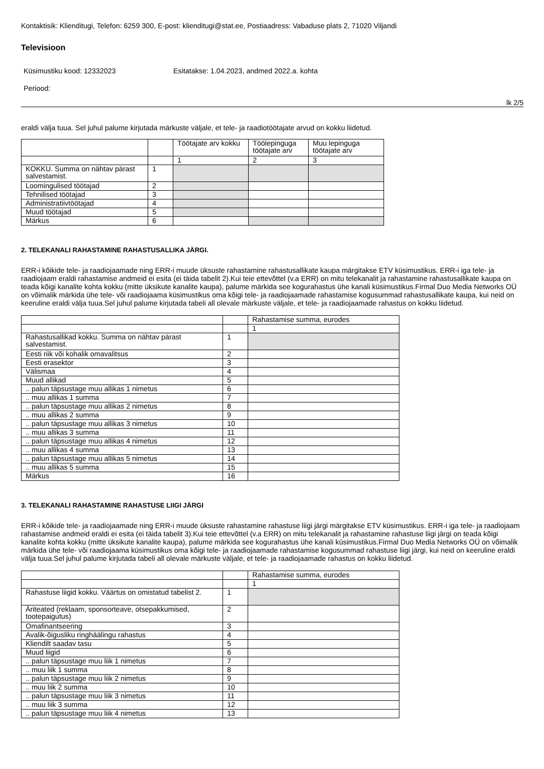Kontaktisik: Klienditugi, Telefon: 6259 300, E-post: klienditugi@stat.ee, Postiaadress: Vabaduse plats 2, 71020 Viljandi
Televisioon
Küsimustiku kood: 12332023 Esitatakse: 1.04.2023, andmed 2022.a. kohta
Periood:
lk 2/5
eraldi välja tuua. Sel juhul palume kirjutada märkuste väljale, et tele- ja raadiotöötajate arvud on kokku liidetud.
| | | Töötajate arv kokku | Töölepinguga töötajate arv | Muu lepinguga töötajate arv |
| | | 1 | 2 | 3 |
| KOKKU. Summa on nähtav pärast salvestamist. | 1 | | | |
| Loomingulised töötajad | 2 | | | |
| Tehnilised töötajad | 3 | | | |
| Administratiivtöötajad | 4 | | | |
| Muud töötajad | 5 | | | |
| Märkus | 6 | | | |
2. TELEKANALI RAHASTAMINE RAHASTUSALLIKA JÄRGI.
ERR-i kõikide tele- ja raadiojaamade ning ERR-i muude üksuste rahastamine rahastusallikate kaupa märgitakse ETV küsimustikus. ERR-i iga tele- ja raadiojaam eraldi rahastamise andmeid ei esita (ei täida tabelit 2).Kui teie ettevõttel (v.a ERR) on mitu telekanalit ja rahastamine rahastusallikate kaupa on teada kõigi kanalite kohta kokku (mitte üksikute kanalite kaupa), palume märkida see kogurahastus ühe kanali küsimustikus.Firmal Duo Media Networks OÜ on võimalik märkida ühe tele- või raadiojaama küsimustikus oma kõigi tele- ja raadiojaamade rahastamise kogusummad rahastusallikate kaupa, kui neid on keeruline eraldi välja tuua.Sel juhul palume kirjutada tabeli all olevale märkuste väljale, et tele- ja raadiojaamade rahastus on kokku liidetud.
| | | Rahastamise summa, eurodes |
| | | 1 |
| Rahastusallikad kokku. Summa on nähtav pärast salvestamist. | 1 | |
| Eesti riik või kohalik omavalitsus | 2 | |
| Eesti erasektor | 3 | |
| Välismaa | 4 | |
| Muud allikad | 5 | |
| .. palun täpsustage muu allikas 1 nimetus | 6 | |
| .. muu allikas 1 summa | 7 | |
| .. palun täpsustage muu allikas 2 nimetus | 8 | |
| .. muu allikas 2 summa | 9 | |
| .. palun täpsustage muu allikas 3 nimetus | 10 | |
| .. muu allikas 3 summa | 11 | |
| .. palun täpsustage muu allikas 4 nimetus | 12 | |
| .. muu allikas 4 summa | 13 | |
| .. palun täpsustage muu allikas 5 nimetus | 14 | |
| .. muu allikas 5 summa | 15 | |
| Märkus | 16 | |
3. TELEKANALI RAHASTAMINE RAHASTUSE LIIGI JÄRGI
ERR-i kõikide tele- ja raadiojaamade ning ERR-i muude üksuste rahastamine rahastuse liigi järgi märgitakse ETV küsimustikus. ERR-i iga tele- ja raadiojaam rahastamise andmeid eraldi ei esita (ei täida tabelit 3).Kui teie ettevõttel (v.a ERR) on mitu telekanalit ja rahastamine rahastuse liigi järgi on teada kõigi kanalite kohta kokku (mitte üksikute kanalite kaupa), palume märkida see kogurahastus ühe kanali küsimustikus.Firmal Duo Media Networks OÜ on võimalik märkida ühe tele- või raadiojaama küsimustikus oma kõigi tele- ja raadiojaamade rahastamise kogusummad rahastuse liigi järgi, kui neid on keeruline eraldi välja tuua.Sel juhul palume kirjutada tabeli all olevale märkuste väljale, et tele- ja raadiojaamade rahastus on kokku liidetud.
| | | Rahastamise summa, eurodes |
| | | 1 |
| Rahastuse liigid kokku. Väärtus on omistatud tabelist 2. | 1 | |
| Äriteated (reklaam, sponsorteave, otsepakkumised, tootepaigutus) | 2 | |
| Omafinantseering | 3 | |
| Avalik-õigusliku ringhäälingu rahastus | 4 | |
| Kliendilt saadav tasu | 5 | |
| Muud liigid | 6 | |
| .. palun täpsustage muu liik 1 nimetus | 7 | |
| .. muu liik 1 summa | 8 | |
| .. palun täpsustage muu liik 2 nimetus | 9 | |
| .. muu liik 2 summa | 10 | |
| .. palun täpsustage muu liik 3 nimetus | 11 | |
| .. muu liik 3 summa | 12 | |
| .. palun täpsustage muu liik 4 nimetus | 13 | |